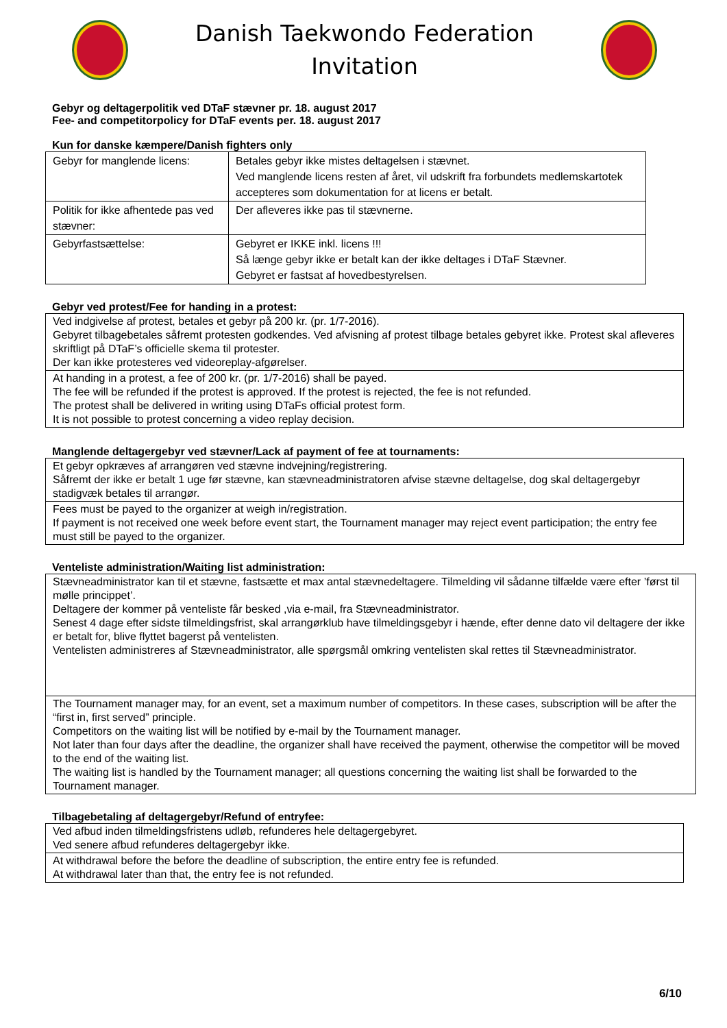Danish Taekwondo Federation
Invitation
Gebyr og deltagerpolitik ved DTaF stævner pr. 18. august 2017
Fee- and competitorpolicy for DTaF events per. 18. august 2017
Kun for danske kæmpere/Danish fighters only
| Gebyr for manglende licens: | Betales gebyr ikke mistes deltagelsen i stævnet. Ved manglende licens resten af året, vil udskrift fra forbundets medlemskartotek accepteres som dokumentation for at licens er betalt. |
| Politik for ikke afhentede pas ved stævner: | Der afleveres ikke pas til stævnerne. |
| Gebyrfastsættelse: | Gebyret er IKKE inkl. licens !!! Så længe gebyr ikke er betalt kan der ikke deltages i DTaF Stævner. Gebyret er fastsat af hovedbestyrelsen. |
Gebyr ved protest/Fee for handing in a protest:
| Ved indgivelse af protest, betales et gebyr på 200 kr. (pr. 1/7-2016). Gebyret tilbagebetales såfremt protesten godkendes. Ved afvisning af protest tilbage betales gebyret ikke. Protest skal afleveres skriftligt på DTaF’s officielle skema til protester. Der kan ikke protesteres ved videoreplay-afgørelser. |
| At handing in a protest, a fee of 200 kr. (pr. 1/7-2016) shall be payed. The fee will be refunded if the protest is approved. If the protest is rejected, the fee is not refunded. The protest shall be delivered in writing using DTaFs official protest form. It is not possible to protest concerning a video replay decision. |
Manglende deltagergebyr ved stævner/Lack af payment of fee at tournaments:
| Et gebyr opkræves af arrangøren ved stævne indvejning/registrering. Såfremt der ikke er betalt 1 uge før stævne, kan stævneadministratoren afvise stævne deltagelse, dog skal deltagergebyr stadigvæk betales til arrangør. |
| Fees must be payed to the organizer at weigh in/registration. If payment is not received one week before event start, the Tournament manager may reject event participation; the entry fee must still be payed to the organizer. |
Venteliste administration/Waiting list administration:
| Stævneadministrator kan til et stævne, fastsætte et max antal stævnedeltagere. Tilmelding vil sådanne tilfælde være efter ’først til mølle princippet’. Deltagere der kommer på venteliste får besked ,via e-mail, fra Stævneadministrator. Senest 4 dage efter sidste tilmeldingsfrist, skal arrangørklub have tilmeldingsgebyr i hænde, efter denne dato vil deltagere der ikke er betalt for, blive flyttet bagerst på ventelisten. Ventelisten administreres af Stævneadministrator, alle spørgsmål omkring ventelisten skal rettes til Stævneadministrator. |
| The Tournament manager may, for an event, set a maximum number of competitors. In these cases, subscription will be after the “first in, first served” principle. Competitors on the waiting list will be notified by e-mail by the Tournament manager. Not later than four days after the deadline, the organizer shall have received the payment, otherwise the competitor will be moved to the end of the waiting list. The waiting list is handled by the Tournament manager; all questions concerning the waiting list shall be forwarded to the Tournament manager. |
Tilbagebetaling af deltagergebyr/Refund of entryfee:
| Ved afbud inden tilmeldingsfristens udløb, refunderes hele deltagergebyret. Ved senere afbud refunderes deltagergebyr ikke. |
| At withdrawal before the before the deadline of subscription, the entire entry fee is refunded. At withdrawal later than that, the entry fee is not refunded. |
6/10